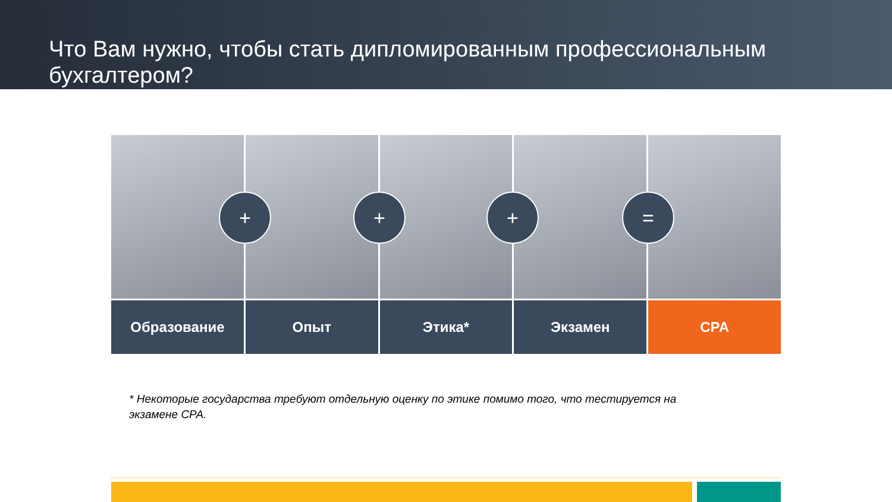Что Вам нужно, чтобы стать дипломированным профессиональным бухгалтером?
Образование Опыт Этика* Экзамен CPA
+ + + =
* Некоторые государства требуют отдельную оценку по этике помимо того, что тестируется на экзамене CPA.